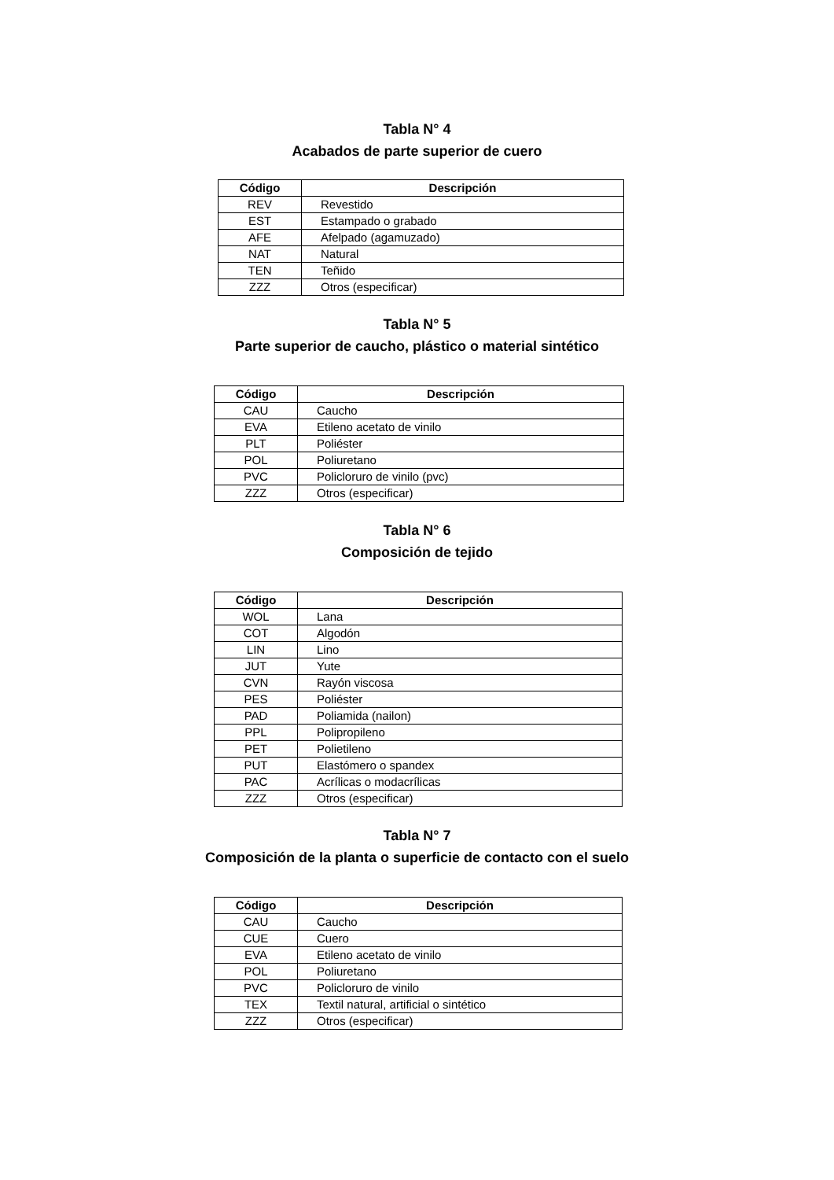Tabla N° 4
Acabados de parte superior de cuero
| Código | Descripción |
| --- | --- |
| REV | Revestido |
| EST | Estampado o grabado |
| AFE | Afelpado (agamuzado) |
| NAT | Natural |
| TEN | Teñido |
| ZZZ | Otros (especificar) |
Tabla N° 5
Parte superior de caucho, plástico o material sintético
| Código | Descripción |
| --- | --- |
| CAU | Caucho |
| EVA | Etileno acetato de vinilo |
| PLT | Poliéster |
| POL | Poliuretano |
| PVC | Policloruro de vinilo (pvc) |
| ZZZ | Otros (especificar) |
Tabla N° 6
Composición de tejido
| Código | Descripción |
| --- | --- |
| WOL | Lana |
| COT | Algodón |
| LIN | Lino |
| JUT | Yute |
| CVN | Rayón viscosa |
| PES | Poliéster |
| PAD | Poliamida (nailon) |
| PPL | Polipropileno |
| PET | Polietileno |
| PUT | Elastómero o spandex |
| PAC | Acrílicas o modacrílicas |
| ZZZ | Otros (especificar) |
Tabla N° 7
Composición de la planta o superficie de contacto con el suelo
| Código | Descripción |
| --- | --- |
| CAU | Caucho |
| CUE | Cuero |
| EVA | Etileno acetato de vinilo |
| POL | Poliuretano |
| PVC | Policloruro de vinilo |
| TEX | Textil natural, artificial o sintético |
| ZZZ | Otros (especificar) |